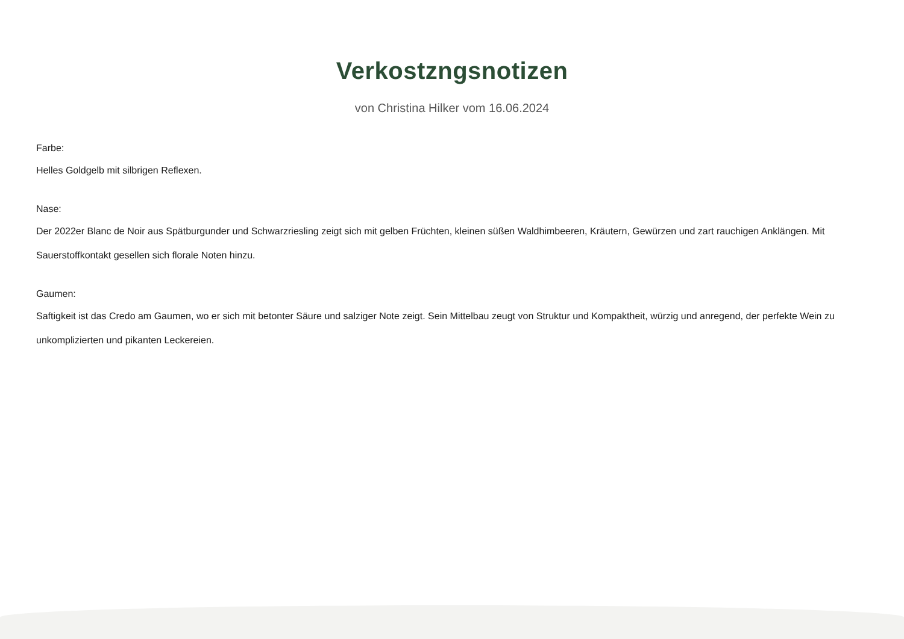Verkostzngsnotizen
von Christina Hilker vom 16.06.2024
Farbe:
Helles Goldgelb mit silbrigen Reflexen.
Nase:
Der 2022er Blanc de Noir aus Spätburgunder und Schwarzriesling zeigt sich mit gelben Früchten, kleinen süßen Waldhimbeeren, Kräutern, Gewürzen und zart rauchigen Anklängen. Mit Sauerstoffkontakt gesellen sich florale Noten hinzu.
Gaumen:
Saftigkeit ist das Credo am Gaumen, wo er sich mit betonter Säure und salziger Note zeigt. Sein Mittelbau zeugt von Struktur und Kompaktheit, würzig und anregend, der perfekte Wein zu unkomplizierten und pikanten Leckereien.